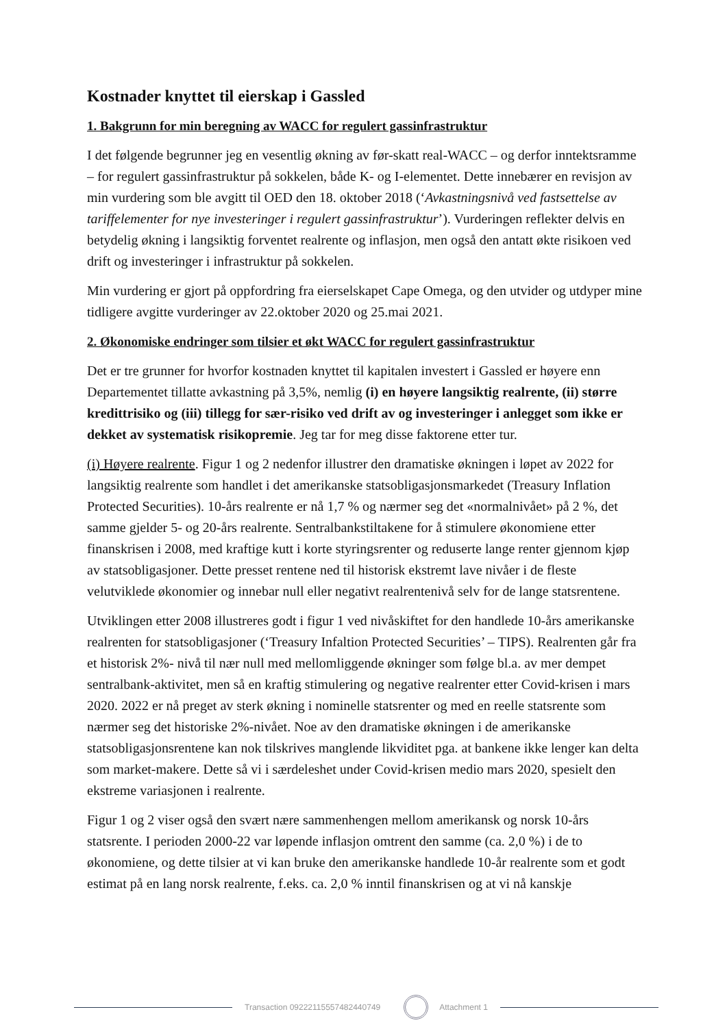Kostnader knyttet til eierskap i Gassled
1. Bakgrunn for min beregning av WACC for regulert gassinfrastruktur
I det følgende begrunner jeg en vesentlig økning av før-skatt real-WACC – og derfor inntektsramme – for regulert gassinfrastruktur på sokkelen, både K- og I-elementet. Dette innebærer en revisjon av min vurdering som ble avgitt til OED den 18. oktober 2018 (‘Avkastningsnivå ved fastsettelse av tariffelementer for nye investeringer i regulert gassinfrastruktur’). Vurderingen reflekter delvis en betydelig økning i langsiktig forventet realrente og inflasjon, men også den antatt økte risikoen ved drift og investeringer i infrastruktur på sokkelen.
Min vurdering er gjort på oppfordring fra eierselskapet Cape Omega, og den utvider og utdyper mine tidligere avgitte vurderinger av 22.oktober 2020 og 25.mai 2021.
2. Økonomiske endringer som tilsier et økt WACC for regulert gassinfrastruktur
Det er tre grunner for hvorfor kostnaden knyttet til kapitalen investert i Gassled er høyere enn Departementet tillatte avkastning på 3,5%, nemlig (i) en høyere langsiktig realrente, (ii) større kredittrisiko og (iii) tillegg for sær-risiko ved drift av og investeringer i anlegget som ikke er dekket av systematisk risikopremie. Jeg tar for meg disse faktorene etter tur.
(i) Høyere realrente. Figur 1 og 2 nedenfor illustrer den dramatiske økningen i løpet av 2022 for langsiktig realrente som handlet i det amerikanske statsobligasjonsmarkedet (Treasury Inflation Protected Securities). 10-års realrente er nå 1,7 % og nærmer seg det «normalnivået» på 2 %, det samme gjelder 5- og 20-års realrente. Sentralbankstiltakene for å stimulere økonomiene etter finanskrisen i 2008, med kraftige kutt i korte styringsrenter og reduserte lange renter gjennom kjøp av statsobligasjoner. Dette presset rentene ned til historisk ekstremt lave nivåer i de fleste velutviklede økonomier og innebar null eller negativt realrentenivå selv for de lange statsrentene.
Utviklingen etter 2008 illustreres godt i figur 1 ved nivåskiftet for den handlede 10-års amerikanske realrenten for statsobligasjoner (‘Treasury Infaltion Protected Securities’ – TIPS). Realrenten går fra et historisk 2%- nivå til nær null med mellomliggende økninger som følge bl.a. av mer dempet sentralbank-aktivitet, men så en kraftig stimulering og negative realrenter etter Covid-krisen i mars 2020. 2022 er nå preget av sterk økning i nominelle statsrenter og med en reelle statsrente som nærmer seg det historiske 2%-nivået. Noe av den dramatiske økningen i de amerikanske statsobligasjonsrentene kan nok tilskrives manglende likviditet pga. at bankene ikke lenger kan delta som market-makere. Dette så vi i særdeleshet under Covid-krisen medio mars 2020, spesielt den ekstreme variasjonen i realrente.
Figur 1 og 2 viser også den svært nære sammenhengen mellom amerikansk og norsk 10-års statsrente. I perioden 2000-22 var løpende inflasjon omtrent den samme (ca. 2,0 %) i de to økonomiene, og dette tilsier at vi kan bruke den amerikanske handlede 10-år realrente som et godt estimat på en lang norsk realrente, f.eks. ca. 2,0 % inntil finanskrisen og at vi nå kanskje
Transaction 09222115557482440749
Attachment 1